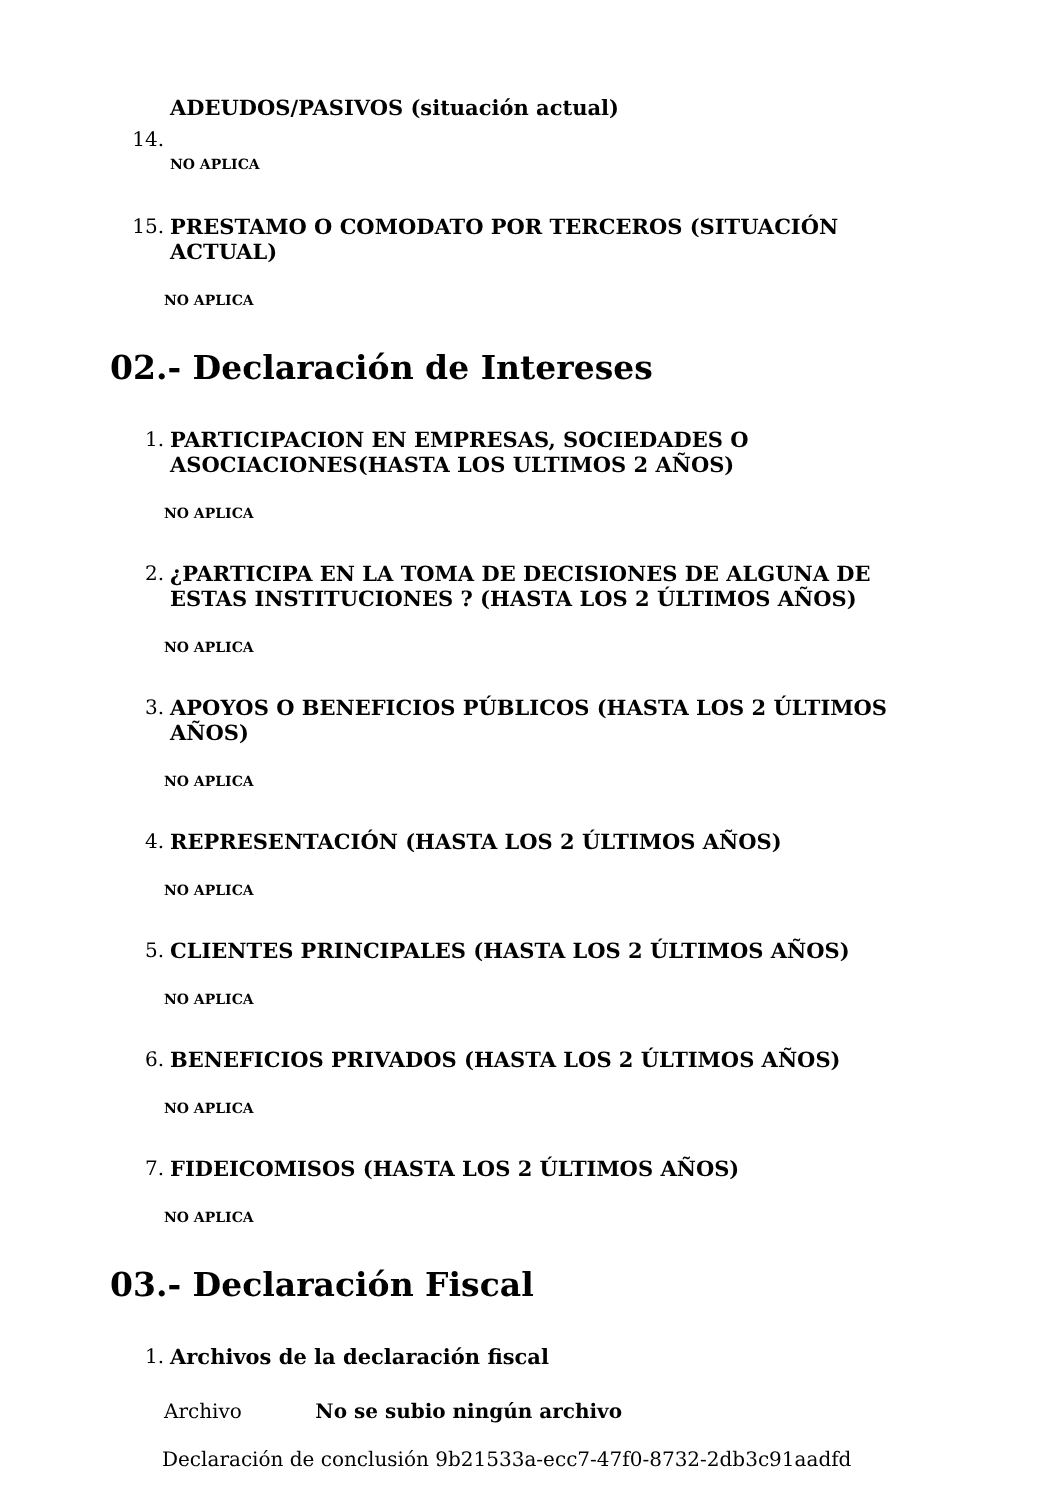14.
ADEUDOS/PASIVOS (situación actual)
NO APLICA
15.
PRESTAMO O COMODATO POR TERCEROS (SITUACIÓN ACTUAL)
NO APLICA
02.- Declaración de Intereses
1.
PARTICIPACION EN EMPRESAS, SOCIEDADES O ASOCIACIONES(HASTA LOS ULTIMOS 2 AÑOS)
NO APLICA
2.
¿PARTICIPA EN LA TOMA DE DECISIONES DE ALGUNA DE ESTAS INSTITUCIONES ? (HASTA LOS 2 ÚLTIMOS AÑOS)
NO APLICA
3.
APOYOS O BENEFICIOS PÚBLICOS (HASTA LOS 2 ÚLTIMOS AÑOS)
NO APLICA
4.
REPRESENTACIÓN (HASTA LOS 2 ÚLTIMOS AÑOS)
NO APLICA
5.
CLIENTES PRINCIPALES (HASTA LOS 2 ÚLTIMOS AÑOS)
NO APLICA
6.
BENEFICIOS PRIVADOS (HASTA LOS 2 ÚLTIMOS AÑOS)
NO APLICA
7.
FIDEICOMISOS (HASTA LOS 2 ÚLTIMOS AÑOS)
NO APLICA
03.- Declaración Fiscal
1.
Archivos de la declaración fiscal
Archivo No se subio ningún archivo
Declaración de conclusión 9b21533a-ecc7-47f0-8732-2db3c91aadfd